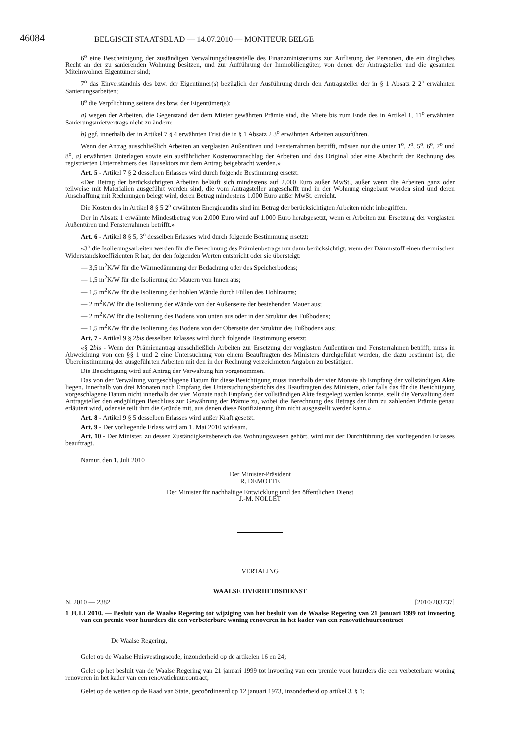46084 BELGISCH STAATSBLAD — 14.07.2010 — MONITEUR BELGE
6<sup>o</sup> eine Bescheinigung der zuständigen Verwaltungsdienststelle des Finanzministeriums zur Auflistung der Personen, die ein dingliches Recht an der zu sanierenden Wohnung besitzen, und zur Aufführung der Immobiliengüter, von denen der Antragsteller und die gesamten Miteinwohner Eigentümer sind;
7<sup>o</sup> das Einverständnis des bzw. der Eigentümer(s) bezüglich der Ausführung durch den Antragsteller der in § 1 Absatz 2 2<sup>o</sup> erwähnten Sanierungsarbeiten;
8<sup>o</sup> die Verpflichtung seitens des bzw. der Eigentümer(s):
a) wegen der Arbeiten, die Gegenstand der dem Mieter gewährten Prämie sind, die Miete bis zum Ende des in Artikel 1, 11<sup>o</sup> erwähnten Sanierungsmietvertrags nicht zu ändern;
b) ggf. innerhalb der in Artikel 7 § 4 erwähnten Frist die in § 1 Absatz 2 3<sup>o</sup> erwähnten Arbeiten auszuführen.
Wenn der Antrag ausschließlich Arbeiten an verglasten Außentüren und Fensterrahmen betrifft, müssen nur die unter 1<sup>o</sup>, 2<sup>o</sup>, 5<sup>o</sup>, 6<sup>o</sup>, 7<sup>o</sup> und 8<sup>o</sup>, a) erwähnten Unterlagen sowie ein ausführlicher Kostenvoranschlag der Arbeiten und das Original oder eine Abschrift der Rechnung des registrierten Unternehmers des Bausektors mit dem Antrag beigebracht werden.»
Art. 5 - Artikel 7 § 2 desselben Erlasses wird durch folgende Bestimmung ersetzt:
«Der Betrag der berücksichtigten Arbeiten beläuft sich mindestens auf 2.000 Euro außer MwSt., außer wenn die Arbeiten ganz oder teilweise mit Materialien ausgeführt worden sind, die vom Antragsteller angeschafft und in der Wohnung eingebaut worden sind und deren Anschaffung mit Rechnungen belegt wird, deren Betrag mindestens 1.000 Euro außer MwSt. erreicht.
Die Kosten des in Artikel 8 § 5 2<sup>o</sup> erwähnten Energieaudits sind im Betrag der berücksichtigten Arbeiten nicht inbegriffen.
Der in Absatz 1 erwähnte Mindestbetrag von 2.000 Euro wird auf 1.000 Euro herabgesetzt, wenn er Arbeiten zur Ersetzung der verglasten Außentüren und Fensterrahmen betrifft.»
Art. 6 - Artikel 8 § 5, 3<sup>o</sup> desselben Erlasses wird durch folgende Bestimmung ersetzt:
«3<sup>o</sup> die Isolierungsarbeiten werden für die Berechnung des Prämienbetrags nur dann berücksichtigt, wenn der Dämmstoff einen thermischen Widerstandskoeffizienten R hat, der den folgenden Werten entspricht oder sie übersteigt:
— 3,5 m<sup>2</sup>K/W für die Wärmedämmung der Bedachung oder des Speicherbodens;
— 1,5 m<sup>2</sup>K/W für die Isolierung der Mauern von Innen aus;
— 1,5 m<sup>2</sup>K/W für die Isolierung der hohlen Wände durch Füllen des Hohlraums;
— 2 m<sup>2</sup>K/W für die Isolierung der Wände von der Außenseite der bestehenden Mauer aus;
— 2 m<sup>2</sup>K/W für die Isolierung des Bodens von unten aus oder in der Struktur des Fußbodens;
— 1,5 m<sup>2</sup>K/W für die Isolierung des Bodens von der Oberseite der Struktur des Fußbodens aus;
Art. 7 - Artikel 9 § 2bis desselben Erlasses wird durch folgende Bestimmung ersetzt:
«§ 2bis - Wenn der Prämienantrag ausschließlich Arbeiten zur Ersetzung der verglasten Außentüren und Fensterrahmen betrifft, muss in Abweichung von den §§ 1 und 2 eine Untersuchung von einem Beauftragten des Ministers durchgeführt werden, die dazu bestimmt ist, die Übereinstimmung der ausgeführten Arbeiten mit den in der Rechnung verzeichneten Angaben zu bestätigen.
Die Besichtigung wird auf Antrag der Verwaltung hin vorgenommen.
Das von der Verwaltung vorgeschlagene Datum für diese Besichtigung muss innerhalb der vier Monate ab Empfang der vollständigen Akte liegen. Innerhalb von drei Monaten nach Empfang des Untersuchungsberichts des Beauftragten des Ministers, oder falls das für die Besichtigung vorgeschlagene Datum nicht innerhalb der vier Monate nach Empfang der vollständigen Akte festgelegt werden konnte, stellt die Verwaltung dem Antragsteller den endgültigen Beschluss zur Gewährung der Prämie zu, wobei die Berechnung des Betrags der ihm zu zahlenden Prämie genau erläutert wird, oder sie teilt ihm die Gründe mit, aus denen diese Notifizierung ihm nicht ausgestellt werden kann.»
Art. 8 - Artikel 9 § 5 desselben Erlasses wird außer Kraft gesetzt.
Art. 9 - Der vorliegende Erlass wird am 1. Mai 2010 wirksam.
Art. 10 - Der Minister, zu dessen Zuständigkeitsbereich das Wohnungswesen gehört, wird mit der Durchführung des vorliegenden Erlasses beauftragt.
Namur, den 1. Juli 2010
Der Minister-Präsident
R. DEMOTTE
Der Minister für nachhaltige Entwicklung und den öffentlichen Dienst
J.-M. NOLLET
VERTALING
WAALSE OVERHEIDSDIENST
N. 2010 — 2382 [2010/203737]
1 JULI 2010. — Besluit van de Waalse Regering tot wijziging van het besluit van de Waalse Regering van 21 januari 1999 tot invoering van een premie voor huurders die een verbeterbare woning renoveren in het kader van een renovatiehuurcontract
De Waalse Regering,
Gelet op de Waalse Huisvestingscode, inzonderheid op de artikelen 16 en 24;
Gelet op het besluit van de Waalse Regering van 21 januari 1999 tot invoering van een premie voor huurders die een verbeterbare woning renoveren in het kader van een renovatiehuurcontract;
Gelet op de wetten op de Raad van State, gecoördineerd op 12 januari 1973, inzonderheid op artikel 3, § 1;